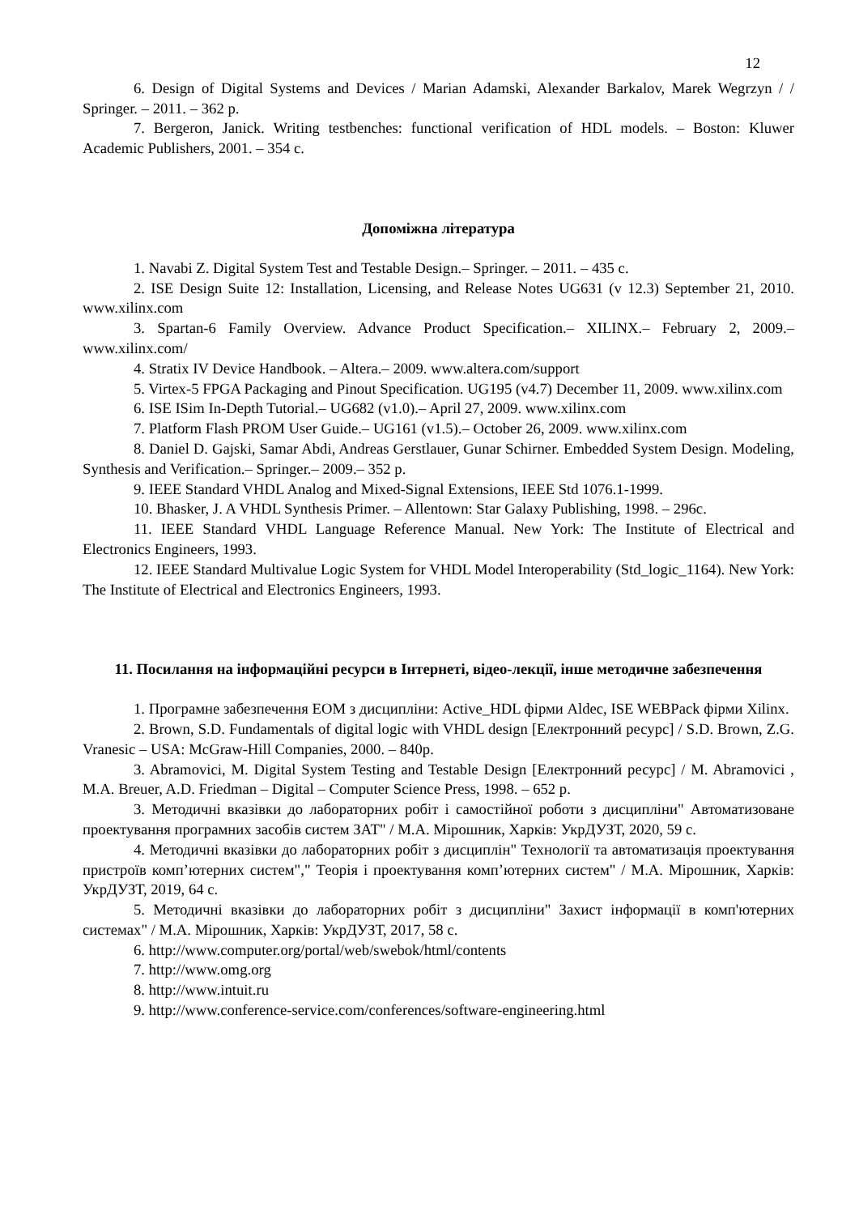12
6. Design of Digital Systems and Devices / Marian Adamski, Alexander Barkalov, Marek Wegrzyn / / Springer. – 2011. – 362 p.
7. Bergeron, Janick. Writing testbenches: functional verification of HDL models. – Boston: Kluwer Academic Publishers, 2001. – 354 c.
Допоміжна література
1. Navabi Z. Digital System Test and Testable Design.– Springer. – 2011. – 435 c.
2. ISE Design Suite 12: Installation, Licensing, and Release Notes UG631 (v 12.3) September 21, 2010. www.xilinx.com
3. Spartan-6 Family Overview. Advance Product Specification.– XILINX.– February 2, 2009.– www.xilinx.com/
4. Stratix IV Device Handbook. – Altera.– 2009. www.altera.com/support
5. Virtex-5 FPGA Packaging and Pinout Specification. UG195 (v4.7) December 11, 2009. www.xilinx.com
6. ISE ISim In-Depth Tutorial.– UG682 (v1.0).– April 27, 2009. www.xilinx.com
7. Platform Flash PROM User Guide.– UG161 (v1.5).– October 26, 2009. www.xilinx.com
8. Daniel D. Gajski, Samar Abdi, Andreas Gerstlauer, Gunar Schirner. Embedded System Design. Modeling, Synthesis and Verification.– Springer.– 2009.– 352 p.
9. IEEE Standard VHDL Analog and Mixed-Signal Extensions, IEEE Std 1076.1-1999.
10. Bhasker, J. A VHDL Synthesis Primer. – Allentown: Star Galaxy Publishing, 1998. – 296c.
11. IEEE Standard VHDL Language Reference Manual. New York: The Institute of Electrical and Electronics Engineers, 1993.
12. IEEE Standard Multivalue Logic System for VHDL Model Interoperability (Std_logic_1164). New York: The Institute of Electrical and Electronics Engineers, 1993.
11. Посилання на інформаційні ресурси в Інтернеті, відео-лекції, інше методичне забезпечення
1. Програмне забезпечення ЕОМ з дисципліни: Active_HDL фірми Aldec, ISE WEBPack фірми Xilinx.
2. Brown, S.D. Fundamentals of digital logic with VHDL design [Електронний ресурс] / S.D. Brown, Z.G. Vranesic – USA: McGraw-Hill Companies, 2000. – 840p.
3. Abramovici, M. Digital System Testing and Testable Design [Електронний ресурс] / M. Abramovici , M.A. Breuer, A.D. Friedman – Digital – Computer Science Press, 1998. – 652 p.
3. Методичні вказівки до лабораторних робіт і самостійної роботи з дисципліни" Автоматизоване проектування програмних засобів систем ЗАТ" / М.А. Мірошник, Харків: УкрДУЗТ, 2020, 59 с.
4. Методичні вказівки до лабораторних робіт з дисциплін" Технології та автоматизація проектування пристроїв комп’ютерних систем"," Теорія і проектування комп’ютерних систем" / М.А. Мірошник, Харків: УкрДУЗТ, 2019, 64 с.
5. Методичні вказівки до лабораторних робіт з дисципліни" Захист інформації в комп'ютерних системах" / М.А. Мірошник, Харків: УкрДУЗТ, 2017, 58 с.
6. http://www.computer.org/portal/web/swebok/html/contents
7. http://www.omg.org
8. http://www.intuit.ru
9. http://www.conference-service.com/conferences/software-engineering.html